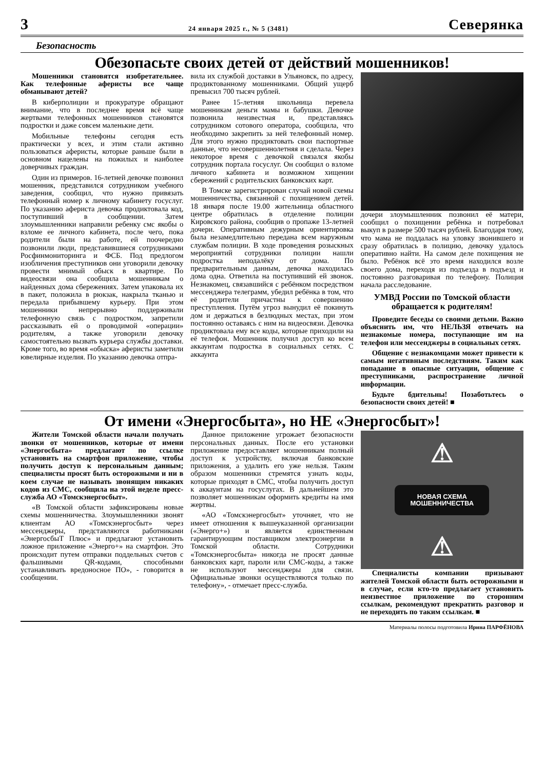3 24 января 2025 г., № 5 (3481) Северянка
Безопасность
Обезопасьте своих детей от действий мошенников!
Мошенники становятся изобретательнее. Как телефонные аферисты все чаще обманывают детей?
В киберполиции и прокуратуре обращают внимание, что в последнее время всё чаще жертвами телефонных мошенников становятся подростки и даже совсем маленькие дети.
Мобильные телефоны сегодня есть практически у всех, и этим стали активно пользоваться аферисты, которые раньше были в основном нацелены на пожилых и наиболее доверчивых граждан.
Один из примеров. 16-летней девочке позвонил мошенник, представился сотрудником учебного заведения, сообщил, что нужно привязать телефонный номер к личному кабинету госуслуг. По указанию афериста девочка продиктовала код, поступивший в сообщении. Затем злоумышленники направили ребенку смс якобы о взломе ее личного кабинета, после чего, пока родители были на работе, ей поочередно позвонили люди, представившиеся сотрудниками Росфинмониторинга и ФСБ. Под предлогом изобличения преступников они уговорили девочку провести мнимый обыск в квартире. По видеосвязи она сообщила мошенникам о найденных дома сбережениях. Затем упаковала их в пакет, положила в рюкзак, накрыла тканью и передала прибывшему курьеру. При этом мошенники непрерывно поддерживали телефонную связь с подростком, запретили рассказывать ей о проводимой «операции» родителям, а также уговорили девочку самостоятельно вызвать курьера службы доставки. Кроме того, во время «обыска» аферисты заметили ювелирные изделия. По указанию девочка отпра-
вила их службой доставки в Ульяновск, по адресу, продиктованному мошенниками. Общий ущерб превысил 700 тысяч рублей.
Ранее 15-летняя школьница перевела мошенникам деньги мамы и бабушки. Девочке позвонила неизвестная и, представляясь сотрудником сотового оператора, сообщила, что необходимо закрепить за ней телефонный номер. Для этого нужно продиктовать свои паспортные данные, что несовершеннолетняя и сделала. Через некоторое время с девочкой связался якобы сотрудник портала госуслуг. Он сообщил о взломе личного кабинета и возможном хищении сбережений с родительских банковских карт.
В Томске зарегистрирован случай новой схемы мошенничества, связанной с похищением детей. 18 января после 19.00 жительница областного центре обратилась в отделение полиции Кировского района, сообщив о пропаже 13-летней дочери. Оперативным дежурным ориентировка была незамедлительно передана всем наружным службам полиции. В ходе проведения розыскных мероприятий сотрудники полиции нашли подростка неподалёку от дома. По предварительным данным, девочка находилась дома одна. Ответила на поступивший ей звонок. Незнакомец, связавшийся с ребёнком посредством мессенджера телеграмм, убедил ребёнка в том, что её родители причастны к совершению преступления. Путём угроз вынудил её покинуть дом и держаться в безлюдных местах, при этом постоянно оставаясь с ним на видеосвязи. Девочка продиктовала ему все коды, которые приходили на её телефон. Мошенник получил доступ ко всем аккаунтам подростка в социальных сетях. С аккаунта
дочери злоумышленник позвонил её матери, сообщил о похищении ребёнка и потребовал выкуп в размере 500 тысяч рублей. Благодаря тому, что мама не поддалась на уловку звонившего и сразу обратилась в полицию, девочку удалось оперативно найти. На самом деле похищения не было. Ребёнок всё это время находился возле своего дома, переходя из подъезда в подъезд и постоянно разговаривая по телефону. Полиция начала расследование.
УМВД России по Томской области обращается к родителям!
Проведите беседы со своими детьми. Важно объяснить им, что НЕЛЬЗЯ отвечать на незнакомые номера, поступающие им на телефон или мессенджеры в социальных сетях.
Общение с незнакомцами может привести к самым негативным последствиям. Таким как попадание в опасные ситуации, общение с преступниками, распространение личной информации.
Будьте бдительны! Позаботьтесь о безопасности своих детей! ■
От имени «Энергосбыта», но НЕ «Энергосбыт»!
Жители Томской области начали получать звонки от мошенников, которые от имени «Энергосбыта» предлагают по ссылке установить на смартфон приложение, чтобы получить доступ к персональным данным; специалисты просят быть осторожными и ни в коем случае не называть звонящим никаких кодов из СМС, сообщила на этой неделе пресс-служба АО «Томскэнергосбыт».
«В Томской области зафиксированы новые схемы мошенничества. Злоумышленники звонят клиентам АО «Томскэнергосбыт» через мессенджеры, представляются работниками «ЭнергосбыТ Плюс» и предлагают установить ложное приложение «Энерго+» на смартфон. Это происходит путем отправки поддельных счетов с фальшивыми QR-кодами, способными устанавливать вредоносное ПО», - говорится в сообщении.
Данное приложение угрожает безопасности персональных данных. После его установки приложение предоставляет мошенникам полный доступ к устройству, включая банковские приложения, а удалить его уже нельзя. Таким образом мошенники стремятся узнать коды, которые приходят в СМС, чтобы получить доступ к аккаунтам на госуслугах. В дальнейшем это позволяет мошенникам оформить кредиты на имя жертвы.
«АО «Томскэнергосбыт» уточняет, что не имеет отношения к вышеуказанной организации («Энерго+») и является единственным гарантирующим поставщиком электроэнергии в Томской области. Сотрудники «Томскэнергосбыта» никогда не просят данные банковских карт, пароли или СМС-коды, а также не используют мессенджеры для связи. Официальные звонки осуществляются только по телефону», - отмечает пресс-служба.
⚠
НОВАЯ СХЕМА
МОШЕННИЧЕСТВА
⚠
Специалисты компании призывают жителей Томской области быть осторожными и в случае, если кто-то предлагает установить неизвестное приложение по сторонним ссылкам, рекомендуют прекратить разговор и не переходить по таким ссылкам. ■
Материалы полосы подготовила Ирина ПАРФЁНОВА